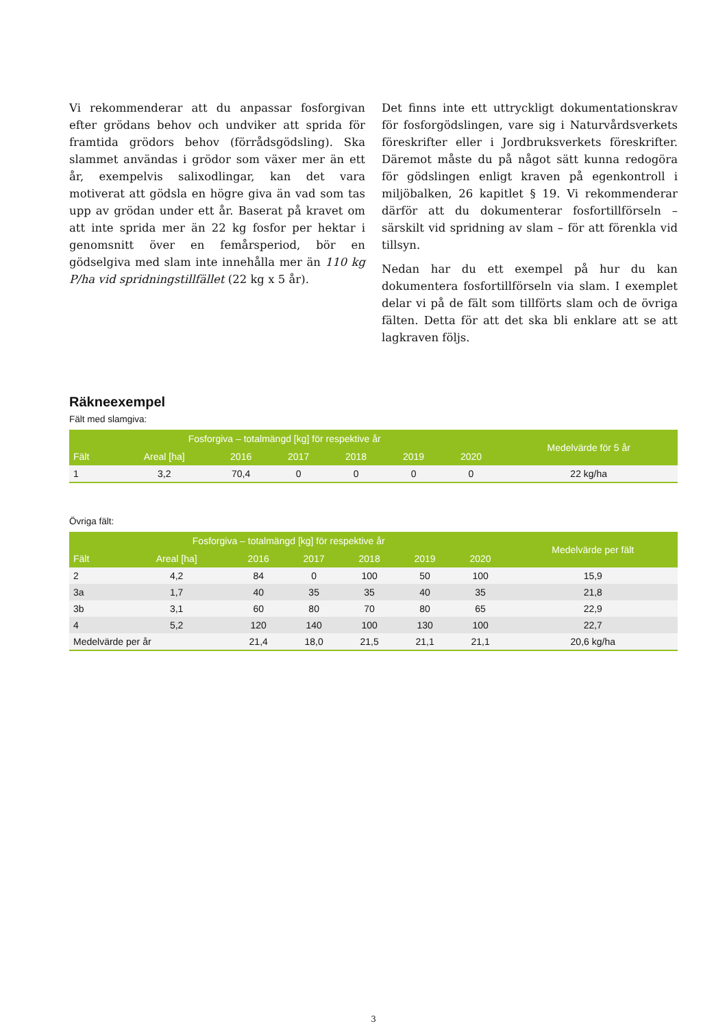Vi rekommenderar att du anpassar fosforgivan efter grödans behov och undviker att sprida för framtida grödors behov (förrådsgödsling). Ska slammet användas i grödor som växer mer än ett år, exempelvis salixodlingar, kan det vara motiverat att gödsla en högre giva än vad som tas upp av grödan under ett år. Baserat på kravet om att inte sprida mer än 22 kg fosfor per hektar i genomsnitt över en femårsperiod, bör en gödselgiva med slam inte innehålla mer än 110 kg P/ha vid spridningstillfället (22 kg x 5 år).
Det finns inte ett uttryckligt dokumentationskrav för fosforgödslingen, vare sig i Naturvårdsverkets föreskrifter eller i Jordbruksverkets föreskrifter. Däremot måste du på något sätt kunna redogöra för gödslingen enligt kraven på egenkontroll i miljöbalken, 26 kapitlet § 19. Vi rekommenderar därför att du dokumenterar fosfortillförseln – särskilt vid spridning av slam – för att förenkla vid tillsyn.
Nedan har du ett exempel på hur du kan dokumentera fosfortillförseln via slam. I exemplet delar vi på de fält som tillförts slam och de övriga fälten. Detta för att det ska bli enklare att se att lagkraven följs.
Räkneexempel
Fält med slamgiva:
| Fosforgiva – totalmängd [kg] för respektive år | | | | | | | Medelvärde för 5 år |
| --- | --- | --- | --- | --- | --- | --- | --- |
| Fält | Areal [ha] | 2016 | 2017 | 2018 | 2019 | 2020 | |
| 1 | 3,2 | 70,4 | 0 | 0 | 0 | 0 | 22 kg/ha |
Övriga fält:
| Fosforgiva – totalmängd [kg] för respektive år | | | | | | | Medelvärde per fält |
| --- | --- | --- | --- | --- | --- | --- | --- |
| Fält | Areal [ha] | 2016 | 2017 | 2018 | 2019 | 2020 | |
| 2 | 4,2 | 84 | 0 | 100 | 50 | 100 | 15,9 |
| 3a | 1,7 | 40 | 35 | 35 | 40 | 35 | 21,8 |
| 3b | 3,1 | 60 | 80 | 70 | 80 | 65 | 22,9 |
| 4 | 5,2 | 120 | 140 | 100 | 130 | 100 | 22,7 |
| Medelvärde per år | | 21,4 | 18,0 | 21,5 | 21,1 | 21,1 | 20,6 kg/ha |
3